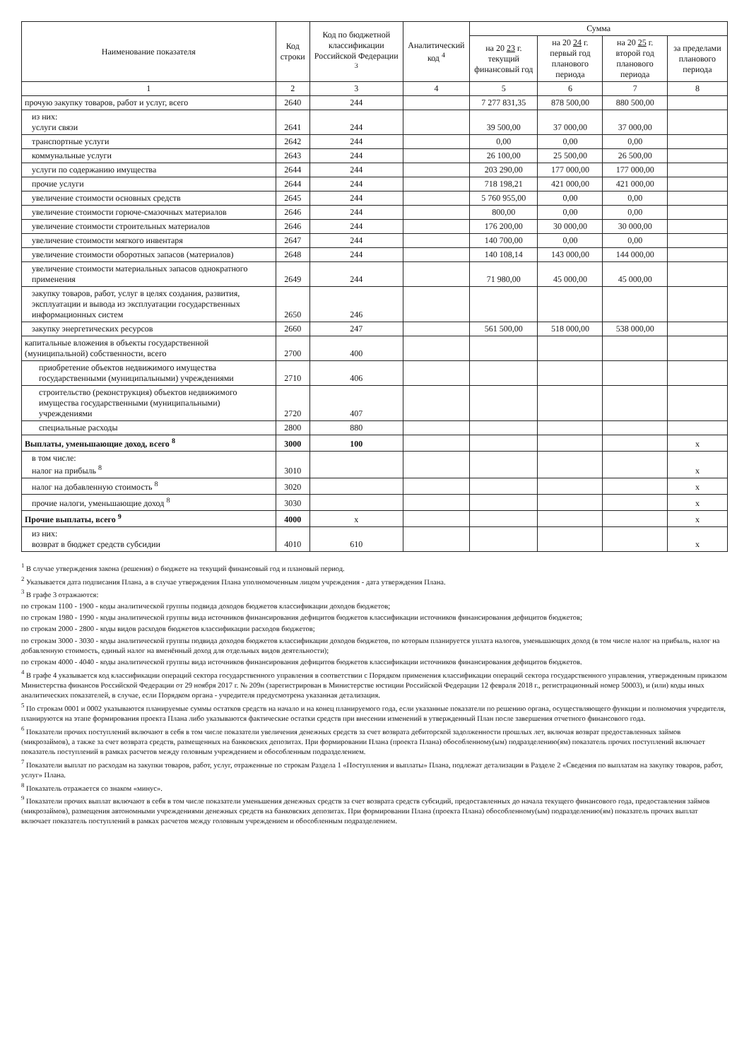| Наименование показателя | Код строки | Код по бюджетной классификации Российской Федерации <sup>3</sup> | Аналитический код <sup>4</sup> | Сумма | | | |
| --- | --- | --- | --- | --- | --- | --- | --- |
| | | | | на 20 23 г. текущий финансовый год | на 20 24 г. первый год планового периода | на 20 25 г. второй год планового периода | за пределами планового периода |
| 1 | 2 | 3 | 4 | 5 | 6 | 7 | 8 |
| прочую закупку товаров, работ и услуг, всего | 2640 | 244 | | 7 277 831,35 | 878 500,00 | 880 500,00 | |
| из них: услуги связи | 2641 | 244 | | 39 500,00 | 37 000,00 | 37 000,00 | |
| транспортные услуги | 2642 | 244 | | 0,00 | 0,00 | 0,00 | |
| коммунальные услуги | 2643 | 244 | | 26 100,00 | 25 500,00 | 26 500,00 | |
| услуги по содержанию имущества | 2644 | 244 | | 203 290,00 | 177 000,00 | 177 000,00 | |
| прочие услуги | 2644 | 244 | | 718 198,21 | 421 000,00 | 421 000,00 | |
| увеличение стоимости основных средств | 2645 | 244 | | 5 760 955,00 | 0,00 | 0,00 | |
| увеличение стоимости горюче-смазочных материалов | 2646 | 244 | | 800,00 | 0,00 | 0,00 | |
| увеличение стоимости строительных материалов | 2646 | 244 | | 176 200,00 | 30 000,00 | 30 000,00 | |
| увеличение стоимости мягкого инвентаря | 2647 | 244 | | 140 700,00 | 0,00 | 0,00 | |
| увеличение стоимости оборотных запасов (материалов) | 2648 | 244 | | 140 108,14 | 143 000,00 | 144 000,00 | |
| увеличение стоимости материальных запасов однократного применения | 2649 | 244 | | 71 980,00 | 45 000,00 | 45 000,00 | |
| закупку товаров, работ, услуг в целях создания, развития, эксплуатации и вывода из эксплуатации государственных информационных систем | 2650 | 246 | | | | | |
| закупку энергетических ресурсов | 2660 | 247 | | 561 500,00 | 518 000,00 | 538 000,00 | |
| капитальные вложения в объекты государственной (муниципальной) собственности, всего | 2700 | 400 | | | | | |
| приобретение объектов недвижимого имущества государственными (муниципальными) учреждениями | 2710 | 406 | | | | | |
| строительство (реконструкция) объектов недвижимого имущества государственными (муниципальными) учреждениями | 2720 | 407 | | | | | |
| специальные расходы | 2800 | 880 | | | | | |
| Выплаты, уменьшающие доход, всего <sup>8</sup> | 3000 | 100 | | | | | х |
| в том числе: налог на прибыль <sup>8</sup> | 3010 | | | | | | х |
| налог на добавленную стоимость <sup>8</sup> | 3020 | | | | | | х |
| прочие налоги, уменьшающие доход <sup>8</sup> | 3030 | | | | | | х |
| Прочие выплаты, всего <sup>9</sup> | 4000 | х | | | | | х |
| из них: возврат в бюджет средств субсидии | 4010 | 610 | | | | | х |
<sup>1</sup> В случае утверждения закона (решения) о бюджете на текущий финансовый год и плановый период.
<sup>2</sup> Указывается дата подписания Плана, а в случае утверждения Плана уполномоченным лицом учреждения - дата утверждения Плана.
<sup>3</sup> В графе 3 отражаются:
по строкам 1100 - 1900 - коды аналитической группы подвида доходов бюджетов классификации доходов бюджетов;
по строкам 1980 - 1990 - коды аналитической группы вида источников финансирования дефицитов бюджетов классификации источников финансирования дефицитов бюджетов;
по строкам 2000 - 2800 - коды видов расходов бюджетов классификации расходов бюджетов;
по строкам 3000 - 3030 - коды аналитической группы подвида доходов бюджетов классификации доходов бюджетов, по которым планируется уплата налогов, уменьшающих доход (в том числе налог на прибыль, налог на добавленную стоимость, единый налог на вменённый доход для отдельных видов деятельности);
по строкам 4000 - 4040 - коды аналитической группы вида источников финансирования дефицитов бюджетов классификации источников финансирования дефицитов бюджетов.
<sup>4</sup> В графе 4 указывается код классификации операций сектора государственного управления в соответствии с Порядком применения классификации операций сектора государственного управления, утвержденным приказом Министерства финансов Российской Федерации от 29 ноября 2017 г. № 209н (зарегистрирован в Министерстве юстиции Российской Федерации 12 февраля 2018 г., регистрационный номер 50003), и (или) коды иных аналитических показателей, в случае, если Порядком органа - учредителя предусмотрена указанная детализация.
<sup>5</sup> По строкам 0001 и 0002 указываются планируемые суммы остатков средств на начало и на конец планируемого года, если указанные показатели по решению органа, осуществляющего функции и полномочия учредителя, планируются на этапе формирования проекта Плана либо указываются фактические остатки средств при внесении изменений в утвержденный План после завершения отчетного финансового года.
<sup>6</sup> Показатели прочих поступлений включают в себя в том числе показатели увеличения денежных средств за счет возврата дебиторской задолженности прошлых лет, включая возврат предоставленных займов (микрозаймов), а также за счет возврата средств, размещенных на банковских депозитах. При формировании Плана (проекта Плана) обособленному(ым) подразделению(ям) показатель прочих поступлений включает показатель поступлений в рамках расчетов между головным учреждением и обособленным подразделением.
<sup>7</sup> Показатели выплат по расходам на закупки товаров, работ, услуг, отраженные по строкам Раздела 1 «Поступления и выплаты» Плана, подлежат детализации в Разделе 2 «Сведения по выплатам на закупку товаров, работ, услуг» Плана.
<sup>8</sup> Показатель отражается со знаком «минус».
<sup>9</sup> Показатели прочих выплат включают в себя в том числе показатели уменьшения денежных средств за счет возврата средств субсидий, предоставленных до начала текущего финансового года, предоставления займов (микрозаймов), размещения автономными учреждениями денежных средств на банковских депозитах. При формировании Плана (проекта Плана) обособленному(ым) подразделению(ям) показатель прочих выплат включает показатель поступлений в рамках расчетов между головным учреждением и обособленным подразделением.